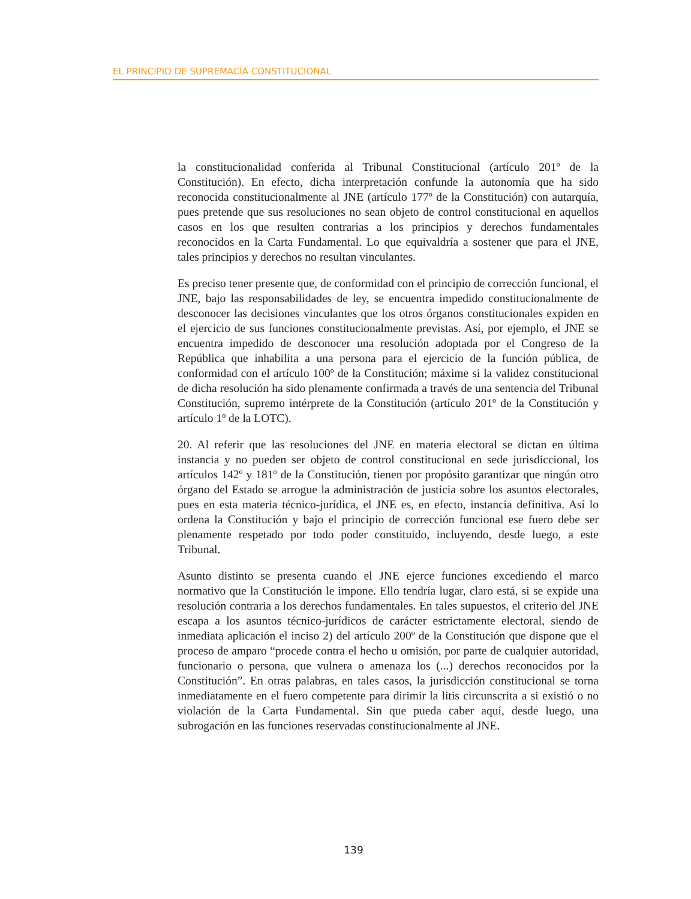EL PRINCIPIO DE SUPREMACÍA CONSTITUCIONAL
la constitucionalidad conferida al Tribunal Constitucional (artículo 201º de la Constitución). En efecto, dicha interpretación confunde la autonomía que ha sido reconocida constitucionalmente al JNE (artículo 177º de la Constitución) con autarquía, pues pretende que sus resoluciones no sean objeto de control constitucional en aquellos casos en los que resulten contrarias a los principios y derechos fundamentales reconocidos en la Carta Fundamental. Lo que equivaldría a sostener que para el JNE, tales principios y derechos no resultan vinculantes.
Es preciso tener presente que, de conformidad con el principio de corrección funcional, el JNE, bajo las responsabilidades de ley, se encuentra impedido constitucionalmente de desconocer las decisiones vinculantes que los otros órganos constitucionales expiden en el ejercicio de sus funciones constitucionalmente previstas. Así, por ejemplo, el JNE se encuentra impedido de desconocer una resolución adoptada por el Congreso de la República que inhabilita a una persona para el ejercicio de la función pública, de conformidad con el artículo 100º de la Constitución; máxime si la validez constitucional de dicha resolución ha sido plenamente confirmada a través de una sentencia del Tribunal Constitución, supremo intérprete de la Constitución (artículo 201º de la Constitución y artículo 1º de la LOTC).
20. Al referir que las resoluciones del JNE en materia electoral se dictan en última instancia y no pueden ser objeto de control constitucional en sede jurisdiccional, los artículos 142º y 181º de la Constitución, tienen por propósito garantizar que ningún otro órgano del Estado se arrogue la administración de justicia sobre los asuntos electorales, pues en esta materia técnico-jurídica, el JNE es, en efecto, instancia definitiva. Así lo ordena la Constitución y bajo el principio de corrección funcional ese fuero debe ser plenamente respetado por todo poder constituido, incluyendo, desde luego, a este Tribunal.
Asunto distinto se presenta cuando el JNE ejerce funciones excediendo el marco normativo que la Constitución le impone. Ello tendría lugar, claro está, si se expide una resolución contraria a los derechos fundamentales. En tales supuestos, el criterio del JNE escapa a los asuntos técnico-jurídicos de carácter estrictamente electoral, siendo de inmediata aplicación el inciso 2) del artículo 200º de la Constitución que dispone que el proceso de amparo “procede contra el hecho u omisión, por parte de cualquier autoridad, funcionario o persona, que vulnera o amenaza los (...) derechos reconocidos por la Constitución”. En otras palabras, en tales casos, la jurisdicción constitucional se torna inmediatamente en el fuero competente para dirimir la litis circunscrita a si existió o no violación de la Carta Fundamental. Sin que pueda caber aquí, desde luego, una subrogación en las funciones reservadas constitucionalmente al JNE.
139